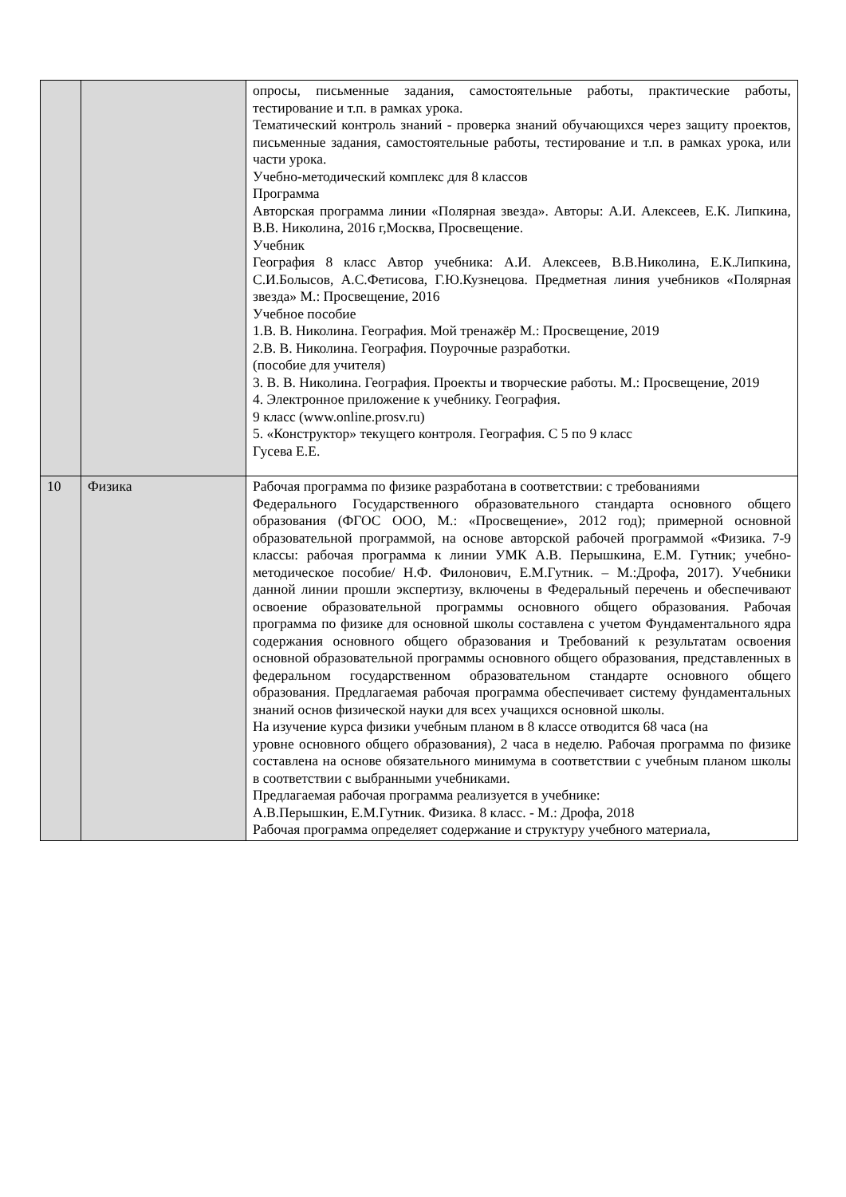| | | опросы, письменные задания, самостоятельные работы, практические работы, тестирование и т.п. в рамках урока. Тематический контроль знаний - проверка знаний обучающихся через защиту проектов, письменные задания, самостоятельные работы, тестирование и т.п. в рамках урока, или части урока. Учебно-методический комплекс для 8 классов Программа Авторская программа линии «Полярная звезда». Авторы: А.И. Алексеев, Е.К. Липкина, В.В. Николина, 2016 г,Москва, Просвещение. Учебник География 8 класс Автор учебника: А.И. Алексеев, В.В.Николина, Е.К.Липкина, С.И.Болысов, А.С.Фетисова, Г.Ю.Кузнецова. Предметная линия учебников «Полярная звезда» М.: Просвещение, 2016 Учебное пособие 1.В. В. Николина. География. Мой тренажёр М.: Просвещение, 2019 2.В. В. Николина. География. Поурочные разработки. (пособие для учителя) 3. В. В. Николина. География. Проекты и творческие работы. М.: Просвещение, 2019 4. Электронное приложение к учебнику. География. 9 класс (www.online.prosv.ru) 5. «Конструктор» текущего контроля. География. С 5 по 9 класс Гусева Е.Е. |
| 10 | Физика | Рабочая программа по физике разработана в соответствии: с требованиями Федерального Государственного образовательного стандарта основного общего образования (ФГОС ООО, М.: «Просвещение», 2012 год); примерной основной образовательной программой, на основе авторской рабочей программой «Физика. 7-9 классы: рабочая программа к линии УМК А.В. Перышкина, Е.М. Гутник; учебно- методическое пособие/ Н.Ф. Филонович, Е.М.Гутник. – М.:Дрофа, 2017). Учебники данной линии прошли экспертизу, включены в Федеральный перечень и обеспечивают освоение образовательной программы основного общего образования. Рабочая программа по физике для основной школы составлена с учетом Фундаментального ядра содержания основного общего образования и Требований к результатам освоения основной образовательной программы основного общего образования, представленных в федеральном государственном образовательном стандарте основного общего образования. Предлагаемая рабочая программа обеспечивает систему фундаментальных знаний основ физической науки для всех учащихся основной школы. На изучение курса физики учебным планом в 8 классе отводится 68 часа (на уровне основного общего образования), 2 часа в неделю. Рабочая программа по физике составлена на основе обязательного минимума в соответствии с учебным планом школы в соответствии с выбранными учебниками. Предлагаемая рабочая программа реализуется в учебнике: А.В.Перышкин, Е.М.Гутник. Физика. 8 класс. - М.: Дрофа, 2018 Рабочая программа определяет содержание и структуру учебного материала, |